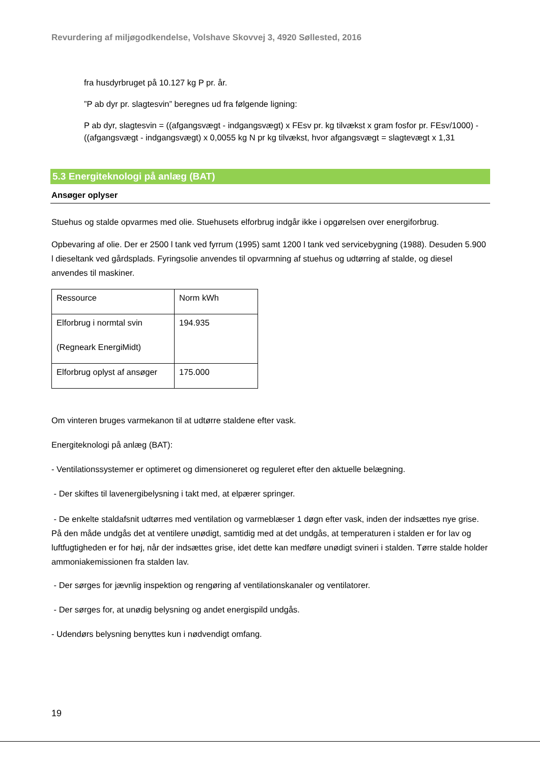Revurdering af miljøgodkendelse, Volshave Skovvej 3, 4920 Søllested, 2016
fra husdyrbruget på 10.127 kg P pr. år.
”P ab dyr pr. slagtesvin” beregnes ud fra følgende ligning:
P ab dyr, slagtesvin = ((afgangsvægt - indgangsvægt) x FEsv pr. kg tilvækst x gram fosfor pr. FEsv/1000) - ((afgangsvægt - indgangsvægt) x 0,0055 kg N pr kg tilvækst, hvor afgangsvægt = slagtevægt x 1,31
5.3 Energiteknologi på anlæg (BAT)
Ansøger oplyser
Stuehus og stalde opvarmes med olie. Stuehusets elforbrug indgår ikke i opgørelsen over energiforbrug.
Opbevaring af olie. Der er 2500 l tank ved fyrrum (1995) samt 1200 l tank ved servicebygning (1988). Desuden 5.900 l dieseltank ved gårdsplads. Fyringsolie anvendes til opvarmning af stuehus og udtørring af stalde, og diesel anvendes til maskiner.
| Ressource | Norm kWh |
| Elforbrug i normtal svin (Regneark EnergiMidt) | 194.935 |
| Elforbrug oplyst af ansøger | 175.000 |
Om vinteren bruges varmekanon til at udtørre staldene efter vask.
Energiteknologi på anlæg (BAT):
- Ventilationssystemer er optimeret og dimensioneret og reguleret efter den aktuelle belægning.
- Der skiftes til lavenergibelysning i takt med, at elpærer springer.
- De enkelte staldafsnit udtørres med ventilation og varmeblæser 1 døgn efter vask, inden der indsættes nye grise. På den måde undgås det at ventilere unødigt, samtidig med at det undgås, at temperaturen i stalden er for lav og luftfugtigheden er for høj, når der indsættes grise, idet dette kan medføre unødigt svineri i stalden. Tørre stalde holder ammoniakemissionen fra stalden lav.
- Der sørges for jævnlig inspektion og rengøring af ventilationskanaler og ventilatorer.
- Der sørges for, at unødig belysning og andet energispild undgås.
- Udendørs belysning benyttes kun i nødvendigt omfang.
19